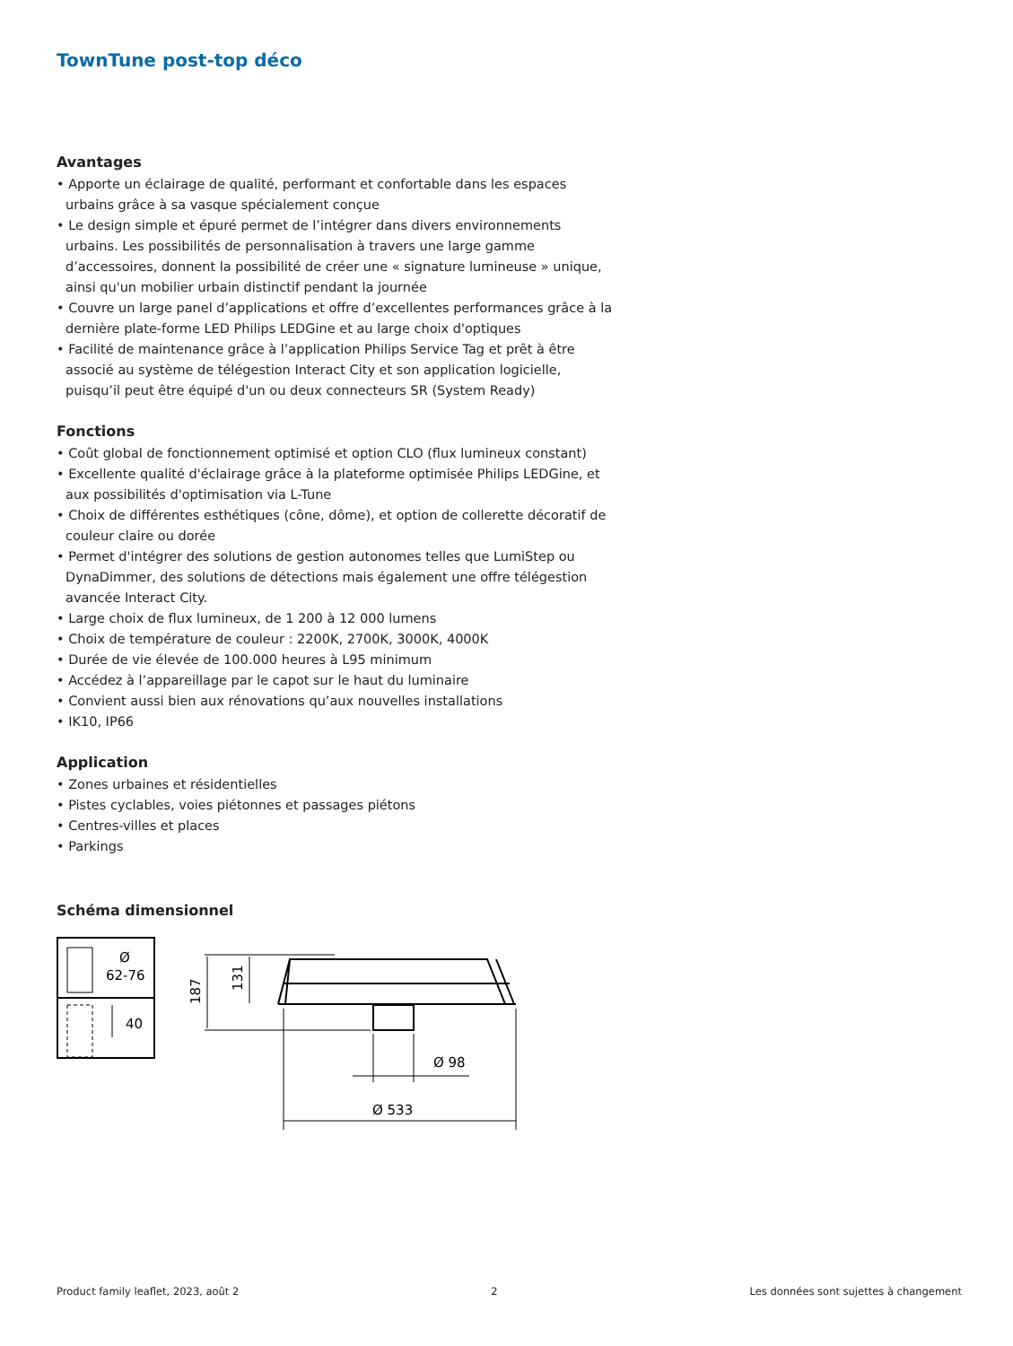TownTune post-top déco
Avantages
• Apporte un éclairage de qualité, performant et confortable dans les espaces urbains grâce à sa vasque spécialement conçue
• Le design simple et épuré permet de l’intégrer dans divers environnements urbains. Les possibilités de personnalisation à travers une large gamme d’accessoires, donnent la possibilité de créer une « signature lumineuse » unique, ainsi qu'un mobilier urbain distinctif pendant la journée
• Couvre un large panel d’applications et offre d’excellentes performances grâce à la dernière plate-forme LED Philips LEDGine et au large choix d'optiques
• Facilité de maintenance grâce à l’application Philips Service Tag et prêt à être associé au système de télégestion Interact City et son application logicielle, puisqu’il peut être équipé d'un ou deux connecteurs SR (System Ready)
Fonctions
• Coût global de fonctionnement optimisé et option CLO (flux lumineux constant)
• Excellente qualité d'éclairage grâce à la plateforme optimisée Philips LEDGine, et aux possibilités d'optimisation via L-Tune
• Choix de différentes esthétiques (cône, dôme), et option de collerette décoratif de couleur claire ou dorée
• Permet d'intégrer des solutions de gestion autonomes telles que LumiStep ou DynaDimmer, des solutions de détections mais également une offre télégestion avancée Interact City.
• Large choix de flux lumineux, de 1 200 à 12 000 lumens
• Choix de température de couleur : 2200K, 2700K, 3000K, 4000K
• Durée de vie élevée de 100.000 heures à L95 minimum
• Accédez à l’appareillage par le capot sur le haut du luminaire
• Convient aussi bien aux rénovations qu’aux nouvelles installations
• IK10, IP66
Application
• Zones urbaines et résidentielles
• Pistes cyclables, voies piétonnes et passages piétons
• Centres-villes et places
• Parkings
Schéma dimensionnel
Ø
62-76
40
187
131
Ø 98
Ø 533
Product family leaflet, 2023, août 2 2 Les données sont sujettes à changement